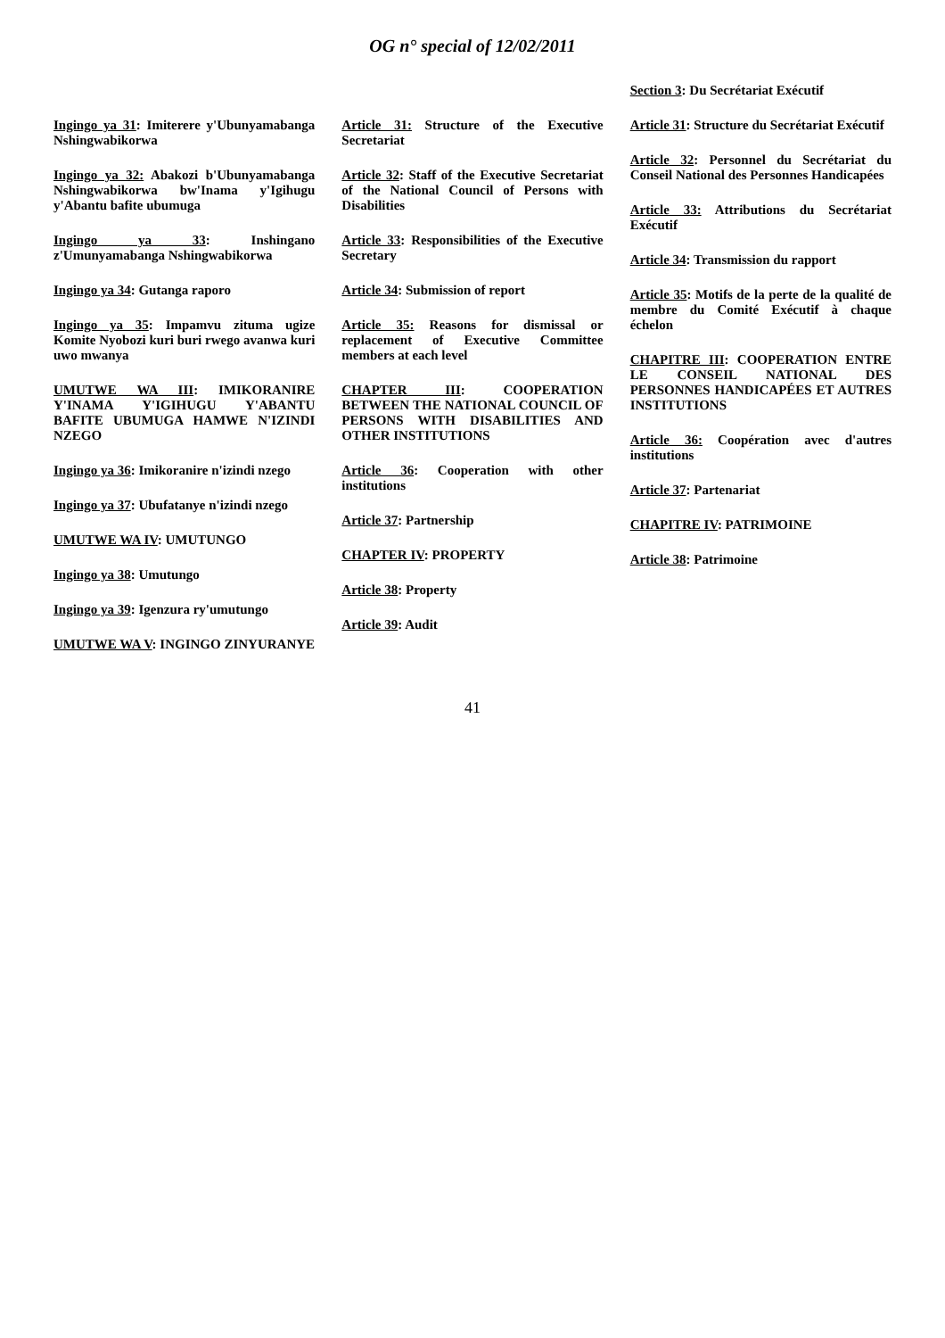OG n° special of 12/02/2011
Ingingo ya 31: Imiterere y'Ubunyamabanga Nshingwabikorwa
Ingingo ya 32: Abakozi b'Ubunyamabanga Nshingwabikorwa bw'Inama y'Igihugu y'Abantu bafite ubumuga
Ingingo ya 33: Inshingano z'Umunyamabanga Nshingwabikorwa
Ingingo ya 34: Gutanga raporo
Ingingo ya 35: Impamvu zituma ugize Komite Nyobozi kuri buri rwego avanwa kuri uwo mwanya
UMUTWE WA III: IMIKORANIRE Y'INAMA Y'IGIHUGU Y'ABANTU BAFITE UBUMUGA HAMWE N'IZINDI NZEGO
Ingingo ya 36: Imikoranire n'izindi nzego
Ingingo ya 37: Ubufatanye n'izindi nzego
UMUTWE WA IV: UMUTUNGO
Ingingo ya 38: Umutungo
Ingingo ya 39: Igenzura ry'umutungo
UMUTWE WA V: INGINGO ZINYURANYE
Article 31: Structure of the Executive Secretariat
Article 32: Staff of the Executive Secretariat of the National Council of Persons with Disabilities
Article 33: Responsibilities of the Executive Secretary
Article 34: Submission of report
Article 35: Reasons for dismissal or replacement of Executive Committee members at each level
CHAPTER III: COOPERATION BETWEEN THE NATIONAL COUNCIL OF PERSONS WITH DISABILITIES AND OTHER INSTITUTIONS
Article 36: Cooperation with other institutions
Article 37: Partnership
CHAPTER IV: PROPERTY
Article 38: Property
Article 39: Audit
Section 3: Du Secrétariat Exécutif
Article 31: Structure du Secrétariat Exécutif
Article 32: Personnel du Secrétariat du Conseil National des Personnes Handicapées
Article 33: Attributions du Secrétariat Exécutif
Article 34: Transmission du rapport
Article 35: Motifs de la perte de la qualité de membre du Comité Exécutif à chaque échelon
CHAPITRE III: COOPERATION ENTRE LE CONSEIL NATIONAL DES PERSONNES HANDICAPÉES ET AUTRES INSTITUTIONS
Article 36: Coopération avec d'autres institutions
Article 37: Partenariat
CHAPITRE IV: PATRIMOINE
Article 38: Patrimoine
41